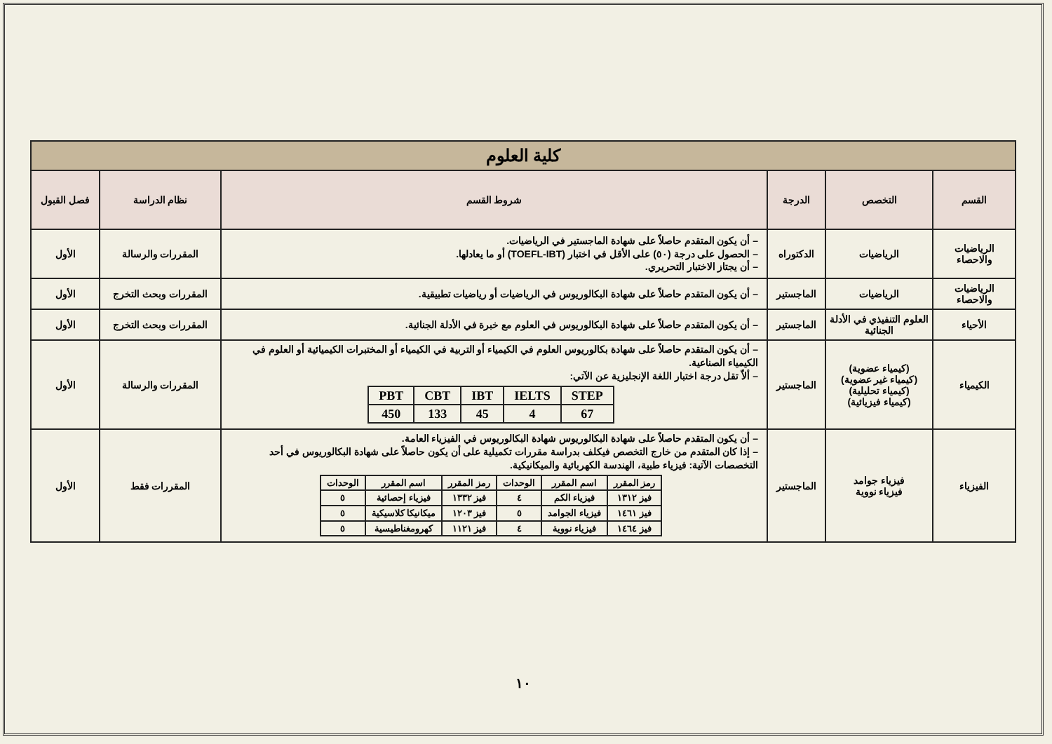| كلية العلوم | | | | | |
| القسم | التخصص | الدرجة | شروط القسم | نظام الدراسة | فصل القبول |
| الرياضيات والاحصاء | الرياضيات | الدكتوراه | – أن يكون المتقدم حاصلاً على شهادة الماجستير في الرياضيات. – الحصول على درجة (٥٠) على الأقل في اختبار (TOEFL-IBT) أو ما يعادلها. – أن يجتاز الاختبار التحريري. | المقررات والرسالة | الأول |
| الرياضيات والاحصاء | الرياضيات | الماجستير | – أن يكون المتقدم حاصلاً على شهادة البكالوريوس في الرياضيات أو رياضيات تطبيقية. | المقررات وبحث التخرج | الأول |
| الأحياء | العلوم التنفيذي في الأدلة الجنائية | الماجستير | – أن يكون المتقدم حاصلاً على شهادة البكالوريوس في العلوم مع خبرة في الأدلة الجنائية. | المقررات وبحث التخرج | الأول |
| الكيمياء | (كيمياء عضوية) (كيمياء غير عضوية) (كيمياء تحليلية) (كيمياء فيزيائية) | الماجستير | – أن يكون المتقدم حاصلاً على شهادة بكالوريوس العلوم في الكيمياء أو التربية في الكيمياء أو المختبرات الكيميائية أو العلوم في الكيمياء الصناعية. – ألاّ تقل درجة اختبار اللغة الإنجليزية عن الآتي: / PBT / CBT / IBT / IELTS / STEP / / 450 / 133 / 45 / 4 / 67 / | المقررات والرسالة | الأول |
| الفيزياء | فيزياء جوامد فيزياء نووية | الماجستير | – أن يكون المتقدم حاصلاً على شهادة البكالوريوس شهادة البكالوريوس في الفيزياء العامة. – إذا كان المتقدم من خارج التخصص فيكلف بدراسة مقررات تكميلية على أن يكون حاصلاً على شهادة البكالوريوس في أحد التخصصات الآتية: فيزياء طبية، الهندسة الكهربائية والميكانيكية. / رمز المقرر / اسم المقرر / الوحدات / رمز المقرر / اسم المقرر / الوحدات / / فيز ١٣١٢ / فيزياء الكم / ٤ / فيز ١٣٣٢ / فيزياء إحصائية / ٥ / / فيز ١٤٦١ / فيزياء الجوامد / ٥ / فيز ١٢٠٣ / ميكانيكا كلاسيكية / ٥ / / فيز ١٤٦٤ / فيزياء نووية / ٤ / فيز ١١٢١ / كهرومغناطيسية / ٥ / | المقررات فقط | الأول |
١٠